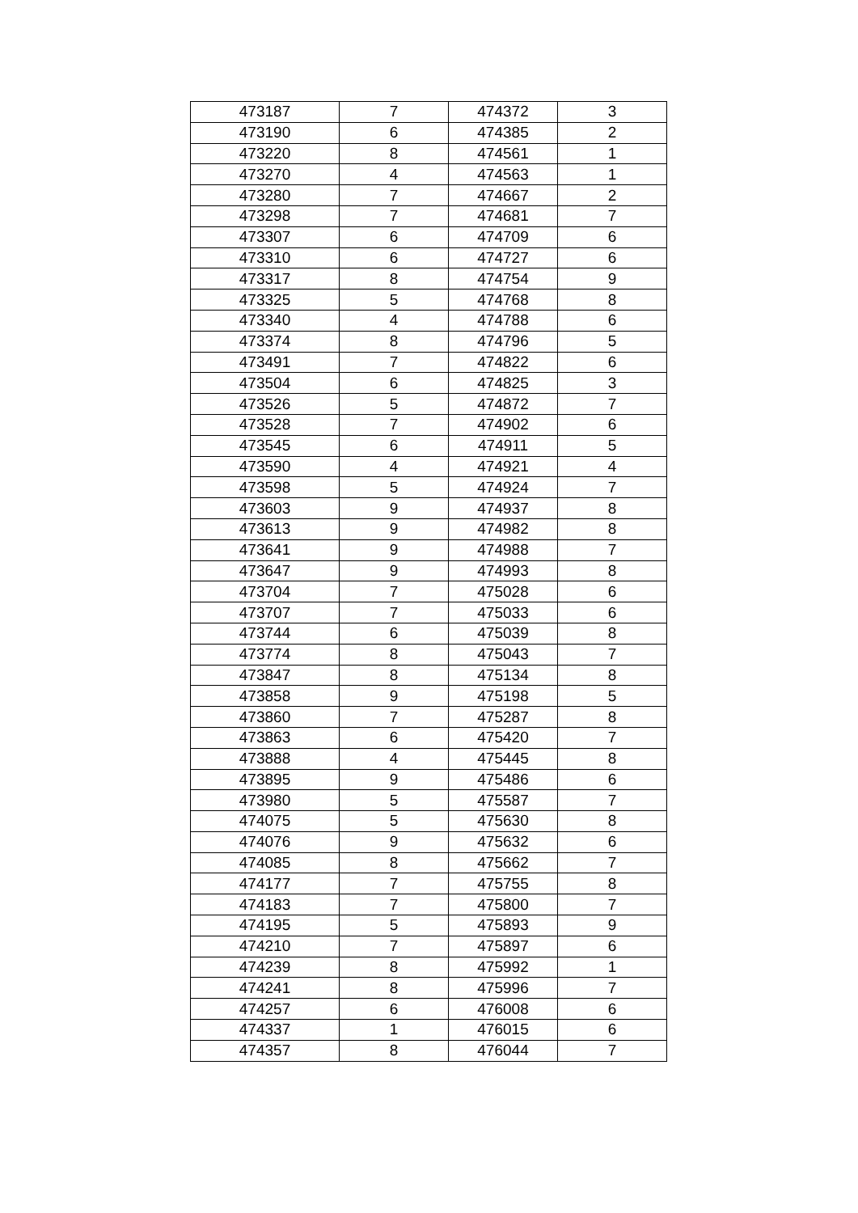| 473187 | 7 | 474372 | 3 |
| 473190 | 6 | 474385 | 2 |
| 473220 | 8 | 474561 | 1 |
| 473270 | 4 | 474563 | 1 |
| 473280 | 7 | 474667 | 2 |
| 473298 | 7 | 474681 | 7 |
| 473307 | 6 | 474709 | 6 |
| 473310 | 6 | 474727 | 6 |
| 473317 | 8 | 474754 | 9 |
| 473325 | 5 | 474768 | 8 |
| 473340 | 4 | 474788 | 6 |
| 473374 | 8 | 474796 | 5 |
| 473491 | 7 | 474822 | 6 |
| 473504 | 6 | 474825 | 3 |
| 473526 | 5 | 474872 | 7 |
| 473528 | 7 | 474902 | 6 |
| 473545 | 6 | 474911 | 5 |
| 473590 | 4 | 474921 | 4 |
| 473598 | 5 | 474924 | 7 |
| 473603 | 9 | 474937 | 8 |
| 473613 | 9 | 474982 | 8 |
| 473641 | 9 | 474988 | 7 |
| 473647 | 9 | 474993 | 8 |
| 473704 | 7 | 475028 | 6 |
| 473707 | 7 | 475033 | 6 |
| 473744 | 6 | 475039 | 8 |
| 473774 | 8 | 475043 | 7 |
| 473847 | 8 | 475134 | 8 |
| 473858 | 9 | 475198 | 5 |
| 473860 | 7 | 475287 | 8 |
| 473863 | 6 | 475420 | 7 |
| 473888 | 4 | 475445 | 8 |
| 473895 | 9 | 475486 | 6 |
| 473980 | 5 | 475587 | 7 |
| 474075 | 5 | 475630 | 8 |
| 474076 | 9 | 475632 | 6 |
| 474085 | 8 | 475662 | 7 |
| 474177 | 7 | 475755 | 8 |
| 474183 | 7 | 475800 | 7 |
| 474195 | 5 | 475893 | 9 |
| 474210 | 7 | 475897 | 6 |
| 474239 | 8 | 475992 | 1 |
| 474241 | 8 | 475996 | 7 |
| 474257 | 6 | 476008 | 6 |
| 474337 | 1 | 476015 | 6 |
| 474357 | 8 | 476044 | 7 |